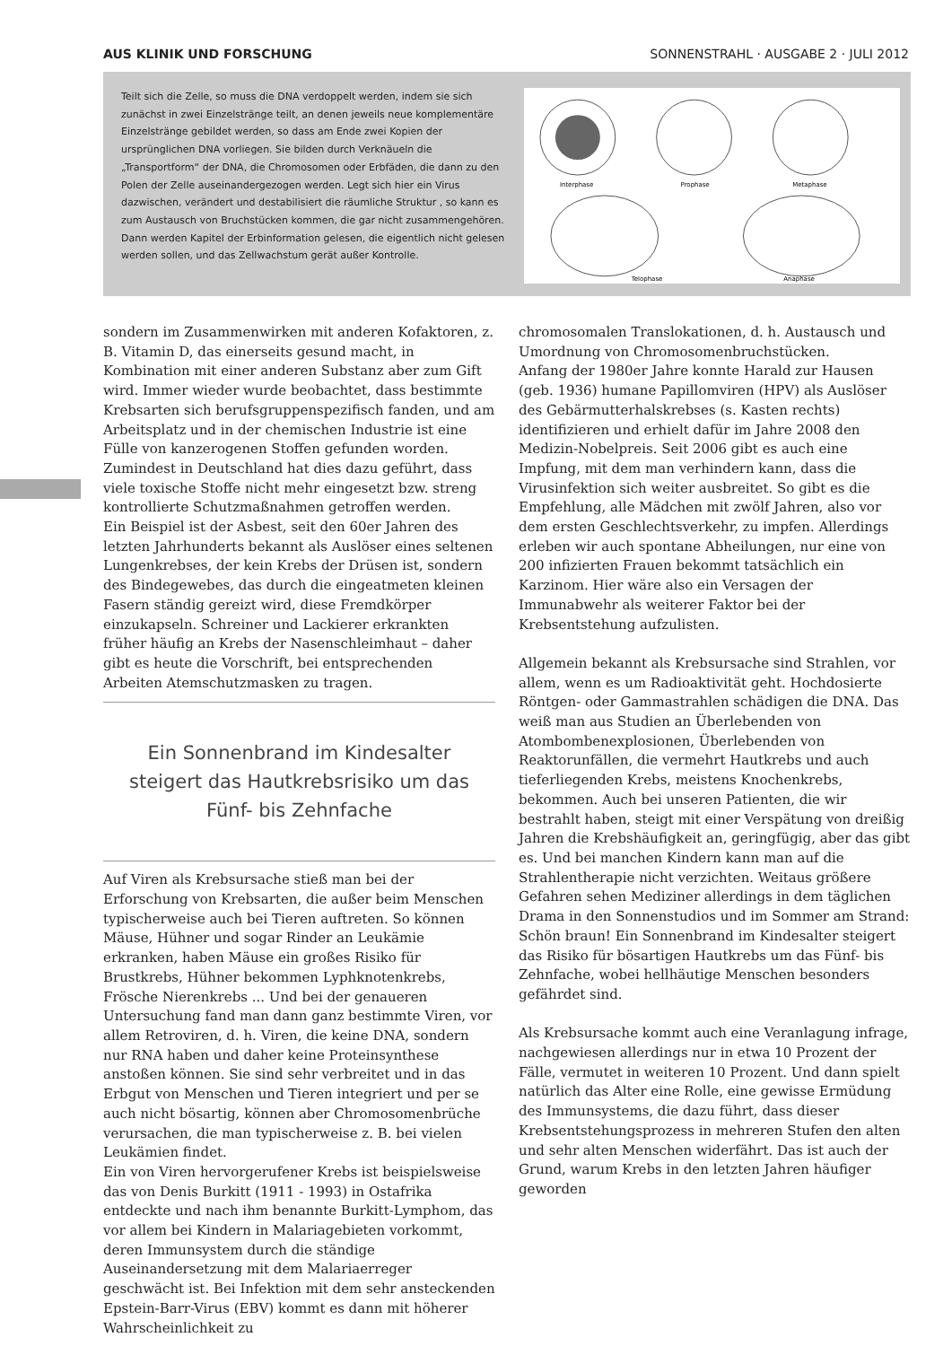AUS KLINIK UND FORSCHUNG SONNENSTRAHL · AUSGABE 2 · JULI 2012
Teilt sich die Zelle, so muss die DNA verdoppelt werden, indem sie sich zunächst in zwei Einzelstränge teilt, an denen jeweils neue komplementäre Einzelstränge gebildet werden, so dass am Ende zwei Kopien der ursprünglichen DNA vorliegen. Sie bilden durch Verknäueln die „Transportform“ der DNA, die Chromosomen oder Erbfäden, die dann zu den Polen der Zelle auseinandergezogen werden. Legt sich hier ein Virus dazwischen, verändert und destabilisiert die räumliche Struktur , so kann es zum Austausch von Bruchstücken kommen, die gar nicht zusammengehören. Dann werden Kapitel der Erbinformation gelesen, die eigentlich nicht gelesen werden sollen, und das Zellwachstum gerät außer Kontrolle.
Interphase
Prophase
Metaphase
Telophase
Anaphase
sondern im Zusammenwirken mit anderen Kofaktoren, z. B. Vitamin D, das einerseits gesund macht, in Kombination mit einer anderen Substanz aber zum Gift wird. Immer wieder wurde beobachtet, dass bestimmte Krebsarten sich berufsgruppenspezifisch fanden, und am Arbeitsplatz und in der chemischen Industrie ist eine Fülle von kanzerogenen Stoffen gefunden worden. Zumindest in Deutschland hat dies dazu geführt, dass viele toxische Stoffe nicht mehr eingesetzt bzw. streng kontrollierte Schutzmaßnahmen getroffen werden.
Ein Beispiel ist der Asbest, seit den 60er Jahren des letzten Jahrhunderts bekannt als Auslöser eines seltenen Lungenkrebses, der kein Krebs der Drüsen ist, sondern des Bindegewebes, das durch die eingeatmeten kleinen Fasern ständig gereizt wird, diese Fremdkörper einzukapseln. Schreiner und Lackierer erkrankten früher häufig an Krebs der Nasenschleimhaut – daher gibt es heute die Vorschrift, bei entsprechenden Arbeiten Atemschutzmasken zu tragen.
Ein Sonnenbrand im Kindesalter steigert das Hautkrebsrisiko um das Fünf- bis Zehnfache
Auf Viren als Krebsursache stieß man bei der Erforschung von Krebsarten, die außer beim Menschen typischerweise auch bei Tieren auftreten. So können Mäuse, Hühner und sogar Rinder an Leukämie erkranken, haben Mäuse ein großes Risiko für Brustkrebs, Hühner bekommen Lyphknotenkrebs, Frösche Nierenkrebs ... Und bei der genaueren Untersuchung fand man dann ganz bestimmte Viren, vor allem Retroviren, d. h. Viren, die keine DNA, sondern nur RNA haben und daher keine Proteinsynthese anstoßen können. Sie sind sehr verbreitet und in das Erbgut von Menschen und Tieren integriert und per se auch nicht bösartig, können aber Chromosomenbrüche verursachen, die man typischerweise z. B. bei vielen Leukämien findet.
Ein von Viren hervorgerufener Krebs ist beispielsweise das von Denis Burkitt (1911 - 1993) in Ostafrika entdeckte und nach ihm benannte Burkitt-Lymphom, das vor allem bei Kindern in Malariagebieten vorkommt, deren Immunsystem durch die ständige Auseinandersetzung mit dem Malariaerreger geschwächt ist. Bei Infektion mit dem sehr ansteckenden Epstein-Barr-Virus (EBV) kommt es dann mit höherer Wahrscheinlichkeit zu
chromosomalen Translokationen, d. h. Austausch und Umordnung von Chromosomenbruchstücken.
Anfang der 1980er Jahre konnte Harald zur Hausen (geb. 1936) humane Papillomviren (HPV) als Auslöser des Gebärmutterhalskrebses (s. Kasten rechts) identifizieren und erhielt dafür im Jahre 2008 den Medizin-Nobelpreis. Seit 2006 gibt es auch eine Impfung, mit dem man verhindern kann, dass die Virusinfektion sich weiter ausbreitet. So gibt es die Empfehlung, alle Mädchen mit zwölf Jahren, also vor dem ersten Geschlechtsverkehr, zu impfen. Allerdings erleben wir auch spontane Abheilungen, nur eine von 200 infizierten Frauen bekommt tatsächlich ein Karzinom. Hier wäre also ein Versagen der Immunabwehr als weiterer Faktor bei der Krebsentstehung aufzulisten.
Allgemein bekannt als Krebsursache sind Strahlen, vor allem, wenn es um Radioaktivität geht. Hochdosierte Röntgen- oder Gammastrahlen schädigen die DNA. Das weiß man aus Studien an Überlebenden von Atombombenexplosionen, Überlebenden von Reaktorunfällen, die vermehrt Hautkrebs und auch tieferliegenden Krebs, meistens Knochenkrebs, bekommen. Auch bei unseren Patienten, die wir bestrahlt haben, steigt mit einer Verspätung von dreißig Jahren die Krebshäufigkeit an, geringfügig, aber das gibt es. Und bei manchen Kindern kann man auf die Strahlentherapie nicht verzichten. Weitaus größere Gefahren sehen Mediziner allerdings in dem täglichen Drama in den Sonnenstudios und im Sommer am Strand: Schön braun! Ein Sonnenbrand im Kindesalter steigert das Risiko für bösartigen Hautkrebs um das Fünf- bis Zehnfache, wobei hellhäutige Menschen besonders gefährdet sind.
Als Krebsursache kommt auch eine Veranlagung infrage, nachgewiesen allerdings nur in etwa 10 Prozent der Fälle, vermutet in weiteren 10 Prozent. Und dann spielt natürlich das Alter eine Rolle, eine gewisse Ermüdung des Immunsystems, die dazu führt, dass dieser Krebsentstehungsprozess in mehreren Stufen den alten und sehr alten Menschen widerfährt. Das ist auch der Grund, warum Krebs in den letzten Jahren häufiger geworden